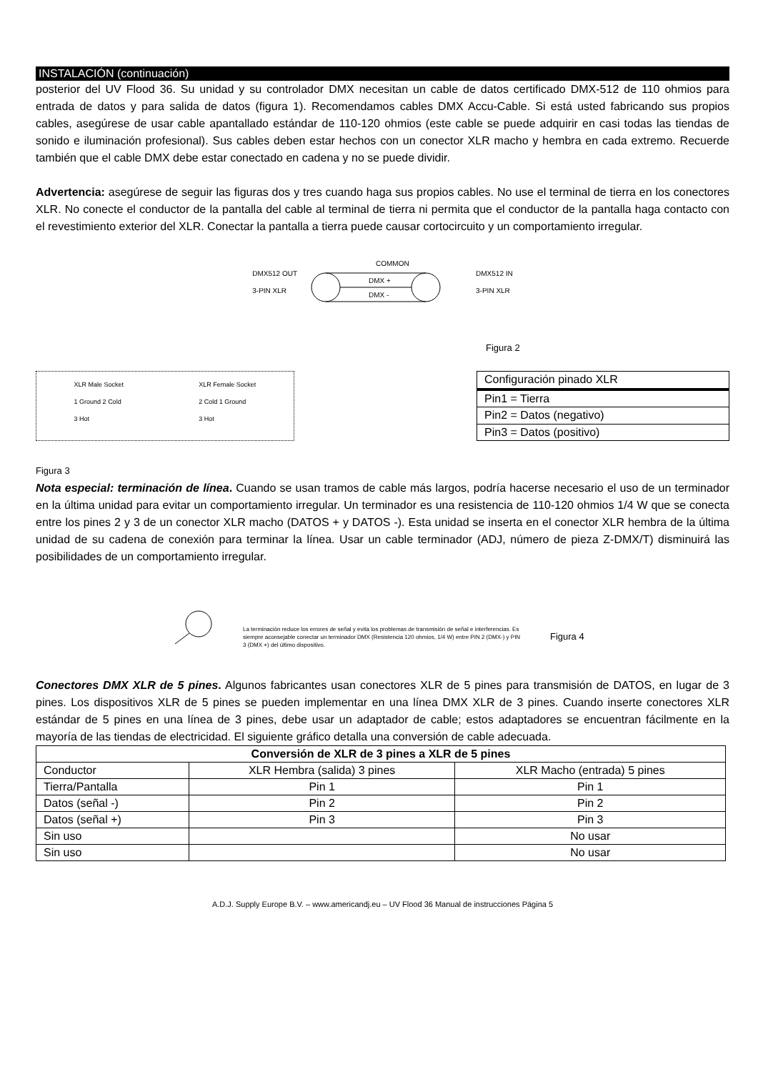INSTALACIÓN (continuación)
posterior del UV Flood 36. Su unidad y su controlador DMX necesitan un cable de datos certificado DMX-512 de 110 ohmios para entrada de datos y para salida de datos (figura 1). Recomendamos cables DMX Accu-Cable. Si está usted fabricando sus propios cables, asegúrese de usar cable apantallado estándar de 110-120 ohmios (este cable se puede adquirir en casi todas las tiendas de sonido e iluminación profesional). Sus cables deben estar hechos con un conector XLR macho y hembra en cada extremo. Recuerde también que el cable DMX debe estar conectado en cadena y no se puede dividir.
Advertencia: asegúrese de seguir las figuras dos y tres cuando haga sus propios cables. No use el terminal de tierra en los conectores XLR. No conecte el conductor de la pantalla del cable al terminal de tierra ni permita que el conductor de la pantalla haga contacto con el revestimiento exterior del XLR. Conectar la pantalla a tierra puede causar cortocircuito y un comportamiento irregular.
DMX512 OUT
3-PIN XLR
COMMON
DMX +
DMX -
DMX512 IN
3-PIN XLR
Figura 2
XLR Male Socket
1 Ground 2 Cold
3 Hot XLR Female Socket
2 Cold 1 Ground
3 Hot
| Configuración pinado XLR |
| Pin1 = Tierra |
| Pin2 = Datos (negativo) |
| Pin3 = Datos (positivo) |
Figura 3
Nota especial: terminación de línea. Cuando se usan tramos de cable más largos, podría hacerse necesario el uso de un terminador en la última unidad para evitar un comportamiento irregular. Un terminador es una resistencia de 110-120 ohmios 1/4 W que se conecta entre los pines 2 y 3 de un conector XLR macho (DATOS + y DATOS -). Esta unidad se inserta en el conector XLR hembra de la última unidad de su cadena de conexión para terminar la línea. Usar un cable terminador (ADJ, número de pieza Z-DMX/T) disminuirá las posibilidades de un comportamiento irregular.
La terminación reduce los errores de señal y evita los problemas de transmisión de señal e interferencias. Es siempre aconsejable conectar un terminador DMX (Resistencia 120 ohmios, 1/4 W) entre PIN 2 (DMX-) y PIN 3 (DMX +) del último dispositivo.
Figura 4
Conectores DMX XLR de 5 pines. Algunos fabricantes usan conectores XLR de 5 pines para transmisión de DATOS, en lugar de 3 pines. Los dispositivos XLR de 5 pines se pueden implementar en una línea DMX XLR de 3 pines. Cuando inserte conectores XLR estándar de 5 pines en una línea de 3 pines, debe usar un adaptador de cable; estos adaptadores se encuentran fácilmente en la mayoría de las tiendas de electricidad. El siguiente gráfico detalla una conversión de cable adecuada.
| Conversión de XLR de 3 pines a XLR de 5 pines | | |
| --- | --- | --- |
| Conductor | XLR Hembra (salida) 3 pines | XLR Macho (entrada) 5 pines |
| Tierra/Pantalla | Pin 1 | Pin 1 |
| Datos (señal -) | Pin 2 | Pin 2 |
| Datos (señal +) | Pin 3 | Pin 3 |
| Sin uso | | No usar |
| Sin uso | | No usar |
A.D.J. Supply Europe B.V. – www.americandj.eu – UV Flood 36 Manual de instrucciones Página 5